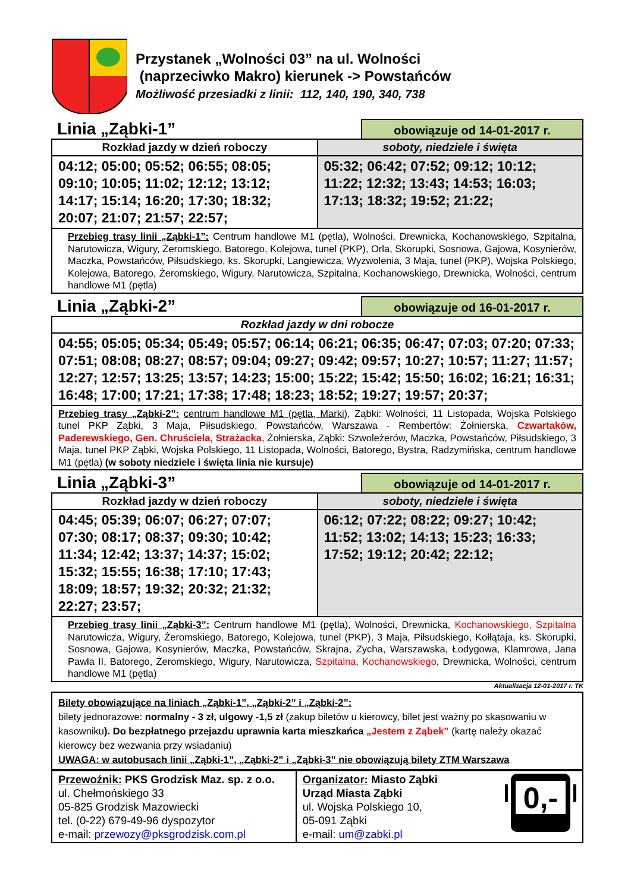Przystanek „Wolności 03” na ul. Wolności
(naprzeciwko Makro) kierunek -> Powstańców
Możliwość przesiadki z linii: 112, 140, 190, 340, 738
Linia „Ząbki-1”
obowiązuje od 14-01-2017 r.
| Rozkład jazdy w dzień roboczy | soboty, niedziele i święta |
| --- | --- |
| 04:12; 05:00; 05:52; 06:55; 08:05; 09:10; 10:05; 11:02; 12:12; 13:12; 14:17; 15:14; 16:20; 17:30; 18:32; 20:07; 21:07; 21:57; 22:57; | 05:32; 06:42; 07:52; 09:12; 10:12; 11:22; 12:32; 13:43; 14:53; 16:03; 17:13; 18:32; 19:52; 21:22; |
| Przebieg trasy linii „Ząbki-1”: Centrum handlowe M1 (pętla), Wolności, Drewnicka, Kochanowskiego, Szpitalna, Narutowicza, Wigury, Żeromskiego, Batorego, Kolejowa, tunel (PKP), Orla, Skorupki, Sosnowa, Gajowa, Kosynierów, Maczka, Powstańców, Piłsudskiego, ks. Skorupki, Langiewicza, Wyzwolenia, 3 Maja, tunel (PKP), Wojska Polskiego, Kolejowa, Batorego, Żeromskiego, Wigury, Narutowicza, Szpitalna, Kochanowskiego, Drewnicka, Wolności, centrum handlowe M1 (pętla) | |
Linia „Ząbki-2”
obowiązuje od 16-01-2017 r.
| Rozkład jazdy w dni robocze |
| --- |
| 04:55; 05:05; 05:34; 05:49; 05:57; 06:14; 06:21; 06:35; 06:47; 07:03; 07:20; 07:33; 07:51; 08:08; 08:27; 08:57; 09:04; 09:27; 09:42; 09:57; 10:27; 10:57; 11:27; 11:57; 12:27; 12:57; 13:25; 13:57; 14:23; 15:00; 15:22; 15:42; 15:50; 16:02; 16:21; 16:31; 16:48; 17:00; 17:21; 17:38; 17:48; 18:23; 18:52; 19:27; 19:57; 20:37; |
| Przebieg trasy „Ząbki-2”: centrum handlowe M1 (pętla, Marki) , Ząbki: Wolności, 11 Listopada, Wojska Polskiego tunel PKP Ząbki, 3 Maja, Piłsudskiego, Powstańców, Warszawa - Rembertów: Żołnierska, Czwartaków, Paderewskiego, Gen. Chruściela, Strażacka , Żołnierska, Ząbki: Szwoleżerów, Maczka, Powstańców, Piłsudskiego, 3 Maja, tunel PKP Ząbki, Wojska Polskiego, 11 Listopada, Wolności, Batorego, Bystra, Radzymińska, centrum handlowe M1 (pętla) (w soboty niedziele i święta linia nie kursuje) |
Linia „Ząbki-3”
obowiązuje od 14-01-2017 r.
| Rozkład jazdy w dzień roboczy | soboty, niedziele i święta |
| --- | --- |
| 04:45; 05:39; 06:07; 06:27; 07:07; 07:30; 08:17; 08:37; 09:30; 10:42; 11:34; 12:42; 13:37; 14:37; 15:02; 15:32; 15:55; 16:38; 17:10; 17:43; 18:09; 18:57; 19:32; 20:32; 21:32; 22:27; 23:57; | 06:12; 07:22; 08:22; 09:27; 10:42; 11:52; 13:02; 14:13; 15:23; 16:33; 17:52; 19:12; 20:42; 22:12; |
| Przebieg trasy linii „Ząbki-3”: Centrum handlowe M1 (pętla), Wolności, Drewnicka, Kochanowskiego, Szpitalna Narutowicza, Wigury, Żeromskiego, Batorego, Kolejowa, tunel (PKP), 3 Maja, Piłsudskiego, Kołłątaja, ks. Skorupki, Sosnowa, Gajowa, Kosynierów, Maczka, Powstańców, Skrajna, Zycha, Warszawska, Łodygowa, Klamrowa, Jana Pawła II, Batorego, Żeromskiego, Wigury, Narutowicza, Szpitalna, Kochanowskiego , Drewnicka, Wolności, centrum handlowe M1 (pętla) | |
Aktualizacja 12-01-2017 r. TK
Bilety obowiązujące na liniach „Ząbki-1”, „Ząbki-2” i „Ząbki-2”:
bilety jednorazowe: normalny - 3 zł, ulgowy -1,5 zł (zakup biletów u kierowcy, bilet jest ważny po skasowaniu w kasowniku). Do bezpłatnego przejazdu uprawnia karta mieszkańca „Jestem z Ząbek” (kartę należy okazać kierowcy bez wezwania przy wsiadaniu)
UWAGA: w autobusach linii „Ząbki-1”, „Ząbki-2” i „Ząbki-3” nie obowiązują bilety ZTM Warszawa
| Przewoźnik: PKS Grodzisk Maz. sp. z o.o. ul. Chełmońskiego 33 05-825 Grodzisk Mazowiecki tel. (0-22) 679-49-96 dyspozytor e-mail: przewozy@pksgrodzisk.com.pl | Organizator: Miasto Ząbki Urząd Miasta Ząbki ul. Wojska Polskiego 10, 05-091 Ząbki e-mail: um@zabki.pl 0,- |